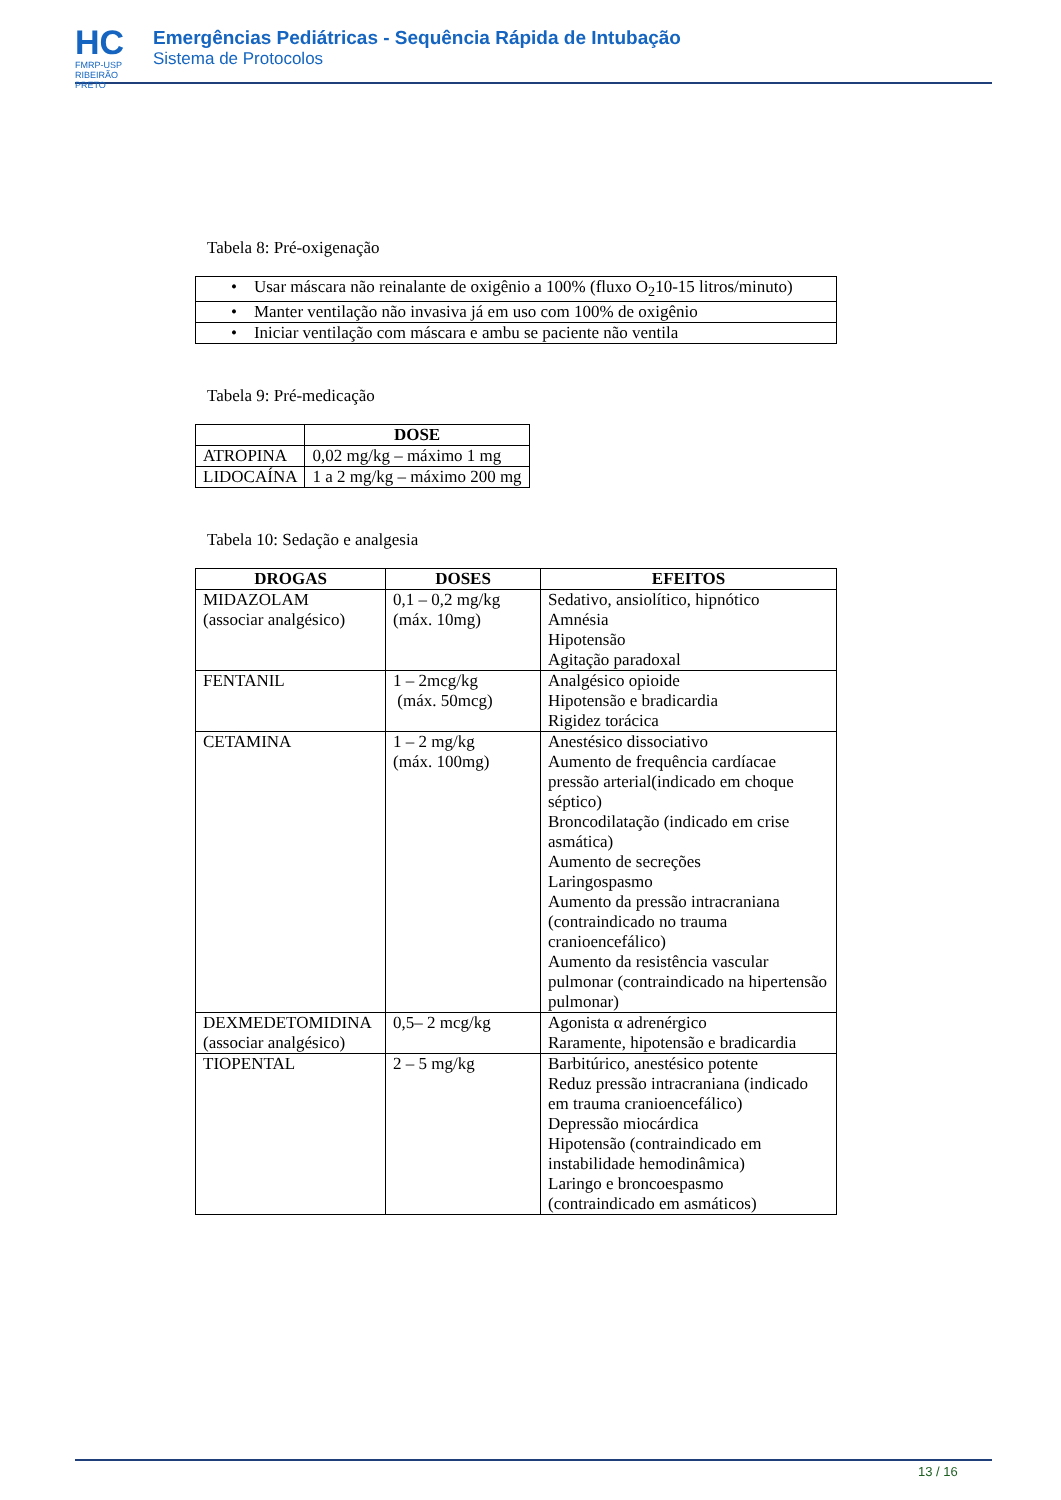HC
FMRP-USP
RIBEIRÃO PRETO
Emergências Pediátricas - Sequência Rápida de Intubação
Sistema de Protocolos
Tabela 8: Pré-oxigenação
| • Usar máscara não reinalante de oxigênio a 100% (fluxo O<sub>2</sub>10-15 litros/minuto) |
| • Manter ventilação não invasiva já em uso com 100% de oxigênio |
| • Iniciar ventilação com máscara e ambu se paciente não ventila |
Tabela 9: Pré-medicação
| | DOSE |
| --- | --- |
| ATROPINA | 0,02 mg/kg – máximo 1 mg |
| LIDOCAÍNA | 1 a 2 mg/kg – máximo 200 mg |
Tabela 10: Sedação e analgesia
| DROGAS | DOSES | EFEITOS |
| --- | --- | --- |
| MIDAZOLAM (associar analgésico) | 0,1 – 0,2 mg/kg (máx. 10mg) | Sedativo, ansiolítico, hipnótico Amnésia Hipotensão Agitação paradoxal |
| FENTANIL | 1 – 2mcg/kg (máx. 50mcg) | Analgésico opioide Hipotensão e bradicardia Rigidez torácica |
| CETAMINA | 1 – 2 mg/kg (máx. 100mg) | Anestésico dissociativo Aumento de frequência cardíacae pressão arterial(indicado em choque séptico) Broncodilatação (indicado em crise asmática) Aumento de secreções Laringospasmo Aumento da pressão intracraniana (contraindicado no trauma cranioencefálico) Aumento da resistência vascular pulmonar (contraindicado na hipertensão pulmonar) |
| DEXMEDETOMIDINA (associar analgésico) | 0,5– 2 mcg/kg | Agonista α adrenérgico Raramente, hipotensão e bradicardia |
| TIOPENTAL | 2 – 5 mg/kg | Barbitúrico, anestésico potente Reduz pressão intracraniana (indicado em trauma cranioencefálico) Depressão miocárdica Hipotensão (contraindicado em instabilidade hemodinâmica) Laringo e broncoespasmo (contraindicado em asmáticos) |
13 / 16